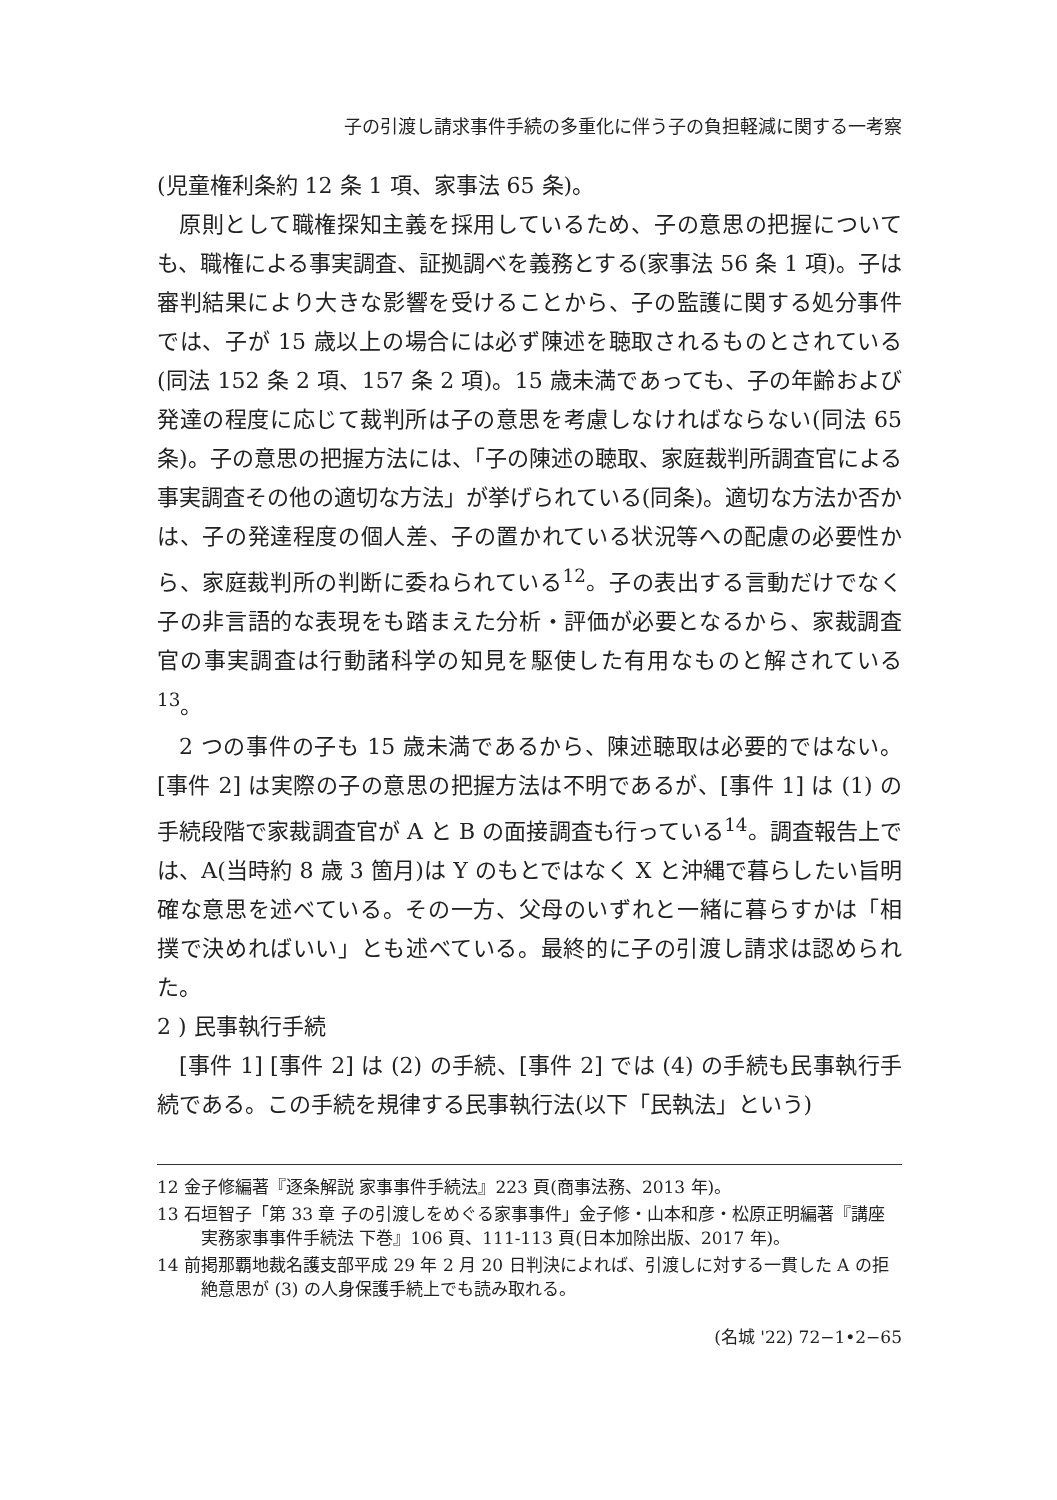子の引渡し請求事件手続の多重化に伴う子の負担軽減に関する一考察
(児童権利条約 12 条 1 項、家事法 65 条)。
原則として職権探知主義を採用しているため、子の意思の把握についても、職権による事実調査、証拠調べを義務とする(家事法 56 条 1 項)。子は審判結果により大きな影響を受けることから、子の監護に関する処分事件では、子が 15 歳以上の場合には必ず陳述を聴取されるものとされている(同法 152 条 2 項、157 条 2 項)。15 歳未満であっても、子の年齢および発達の程度に応じて裁判所は子の意思を考慮しなければならない(同法 65 条)。子の意思の把握方法には、「子の陳述の聴取、家庭裁判所調査官による事実調査その他の適切な方法」が挙げられている(同条)。適切な方法か否かは、子の発達程度の個人差、子の置かれている状況等への配慮の必要性から、家庭裁判所の判断に委ねられている<sup>12</sup>。子の表出する言動だけでなく子の非言語的な表現をも踏まえた分析・評価が必要となるから、家裁調査官の事実調査は行動諸科学の知見を駆使した有用なものと解されている<sup>13</sup>。
2 つの事件の子も 15 歳未満であるから、陳述聴取は必要的ではない。[事件 2] は実際の子の意思の把握方法は不明であるが、[事件 1] は (1) の手続段階で家裁調査官が A と B の面接調査も行っている<sup>14</sup>。調査報告上では、A(当時約 8 歳 3 箇月)は Y のもとではなく X と沖縄で暮らしたい旨明確な意思を述べている。その一方、父母のいずれと一緒に暮らすかは「相撲で決めればいい」とも述べている。最終的に子の引渡し請求は認められた。
2 ) 民事執行手続
[事件 1] [事件 2] は (2) の手続、[事件 2] では (4) の手続も民事執行手続である。この手続を規律する民事執行法(以下「民執法」という)
12 金子修編著『逐条解説 家事事件手続法』223 頁(商事法務、2013 年)。
13 石垣智子「第 33 章 子の引渡しをめぐる家事事件」金子修・山本和彦・松原正明編著『講座 実務家事事件手続法 下巻』106 頁、111-113 頁(日本加除出版、2017 年)。
14 前掲那覇地裁名護支部平成 29 年 2 月 20 日判決によれば、引渡しに対する一貫した A の拒絶意思が (3) の人身保護手続上でも読み取れる。
(名城 '22) 72−1•2−65